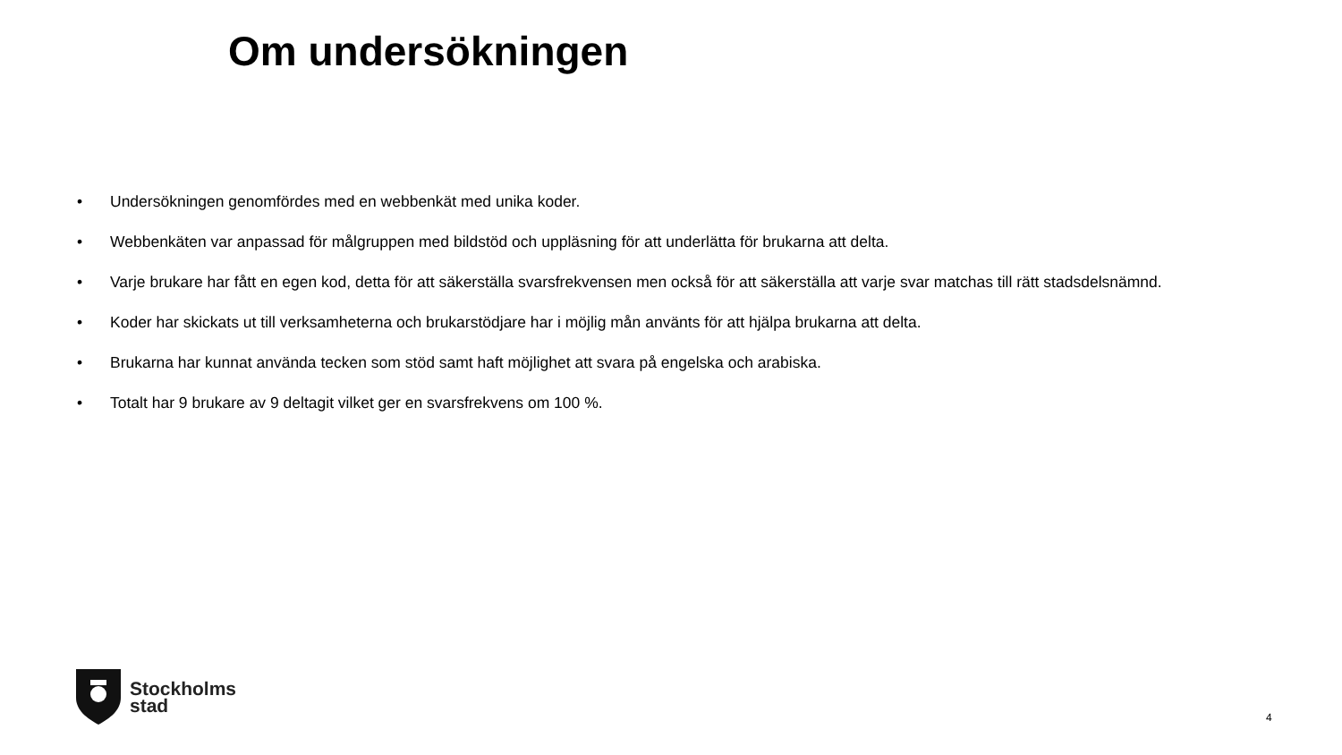Om undersökningen
• Undersökningen genomfördes med en webbenkät med unika koder.
• Webbenkäten var anpassad för målgruppen med bildstöd och uppläsning för att underlätta för brukarna att delta.
• Varje brukare har fått en egen kod, detta för att säkerställa svarsfrekvensen men också för att säkerställa att varje svar matchas till rätt stadsdelsnämnd.
• Koder har skickats ut till verksamheterna och brukarstödjare har i möjlig mån använts för att hjälpa brukarna att delta.
• Brukarna har kunnat använda tecken som stöd samt haft möjlighet att svara på engelska och arabiska.
• Totalt har 9 brukare av 9 deltagit vilket ger en svarsfrekvens om 100 %.
Stockholms
stad
4